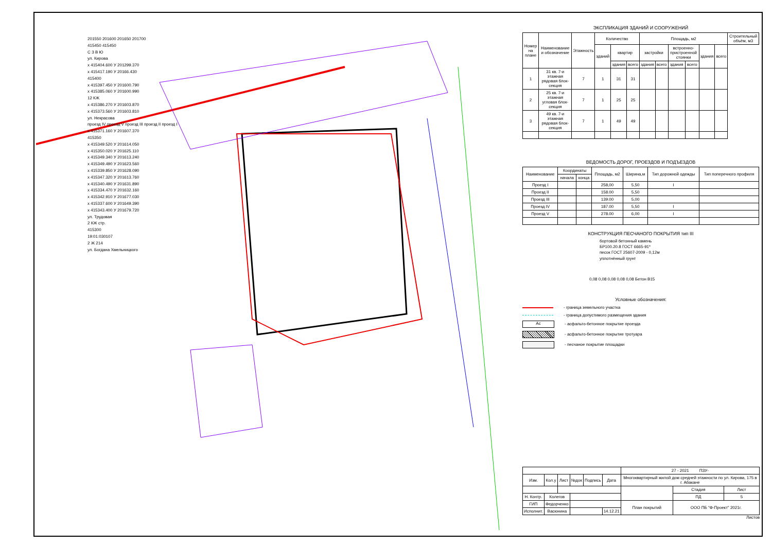201550 201600 201650 201700
415450 415450
С З В Ю
ул. Кирова
x 415404.600 У 201299.370
x 415417.190 У 20166.430
415400
x 415397.450 У 201600.790
x 415385.060 У 201600.990
12 КЖ
x 415386.270 У 201603.870
x 415373.560 У 201603.810
ул. Некрасова
проезд IV проезд V проезд III проезд II проезд I
x 415371.160 У 201607.370
415350
x 415349.520 У 201614.050
x 415350.020 У 201625.110
x 415349.340 У 201613.240
x 415349.490 У 201623.560
x 415339.850 У 201628.090
x 415347.320 У 201613.760
x 415340.490 У 201631.890
x 415334.470 У 201632.160
x 415342.910 У 201677.030
x 415337.600 У 201649.390
x 415343.400 У 201679.720
ул. Трудовая
2 КЖ стр.
415300
19:01:030107
2 Ж 214
ул. Богдана Хмельницкого
ЭКСПЛИКАЦИЯ ЗДАНИЙ И СООРУЖЕНИЙ
| Номер на плане | Наименование и обозначение | Этажность | Количество | | | Площадь, м2 | | | | | | Строительный объём, м3 |
| --- | --- | --- | --- | --- | --- | --- | --- | --- | --- | --- | --- | --- |
| | | | зданий | квартир | | застройки | | встроенно-пристроенной стоянки | | здания | всего | |
| | | | | здания | всего | здания | всего | здания | всего | | | |
| 1 | 31 кв. 7-и этажная рядовая блок-секция | 7 | 1 | 31 | 31 | | | | | | | |
| 2 | 25 кв. 7-и этажная угловая блок-секция | 7 | 1 | 25 | 25 | | | | | | | |
| 3 | 49 кв. 7-и этажная рядовая блок-секция | 7 | 1 | 49 | 49 | | | | | | | |
ВЕДОМОСТЬ ДОРОГ, ПРОЕЗДОВ И ПОДЪЕЗДОВ
| Наименование | Координаты | | Площадь, м2 | Ширина,м | Тип дорожной одежды | Тип поперечного профиля |
| --- | --- | --- | --- | --- | --- | --- |
| | начала | конца | | | | |
| Проезд I | | | 258,00 | 5,50 | I | |
| Проезд II | | | 158.00 | 5,50 | | |
| Проезд III | | | 139.00 | 5,00 | | |
| Проезд IV | | | 187.00 | 5,50 | I | |
| Проезд V | | | 278.00 | 6,00 | I | |
КОНСТРУКЦИЯ ПЕСЧАНОГО ПОКРЫТИЯ тип III
бортовой бетонный камень
БР100.20.8 ГОСТ 6665-91*
песок ГОСТ 25607-2009 - 0,12м
уплотнённый грунт
0,08 0,08 0,08 0,08 0,08 Бетон В15
Условные обозначения:
- граница земельного участка
- граница допустимого размещения здания
Ас - асфальто-бетонное покрытие проезда
- асфальто-бетонное покрытие тротуара
- песчаное покрытие площадки
| | | | | | | 27 - 2021 ПЗУ- | | |
| | | | | | | Многоквартирный жилой дом средней этажности по ул. Кирова, 175 в г. Абакане | | |
| Изм. | Кол.у | Лист | №док | Подпись | Дата | | | |
| | | | | | | | Стадия | Лист |
| Н. Контр. | Колегов | | | | | | ПД | 5 |
| ГИП | Федорченко | | | | | План покрытий | ООО ПБ "Ф-Проект" 2021г. | |
| Исполнит. | Васюнина | | | | 14.12.21 | | | |
Листов